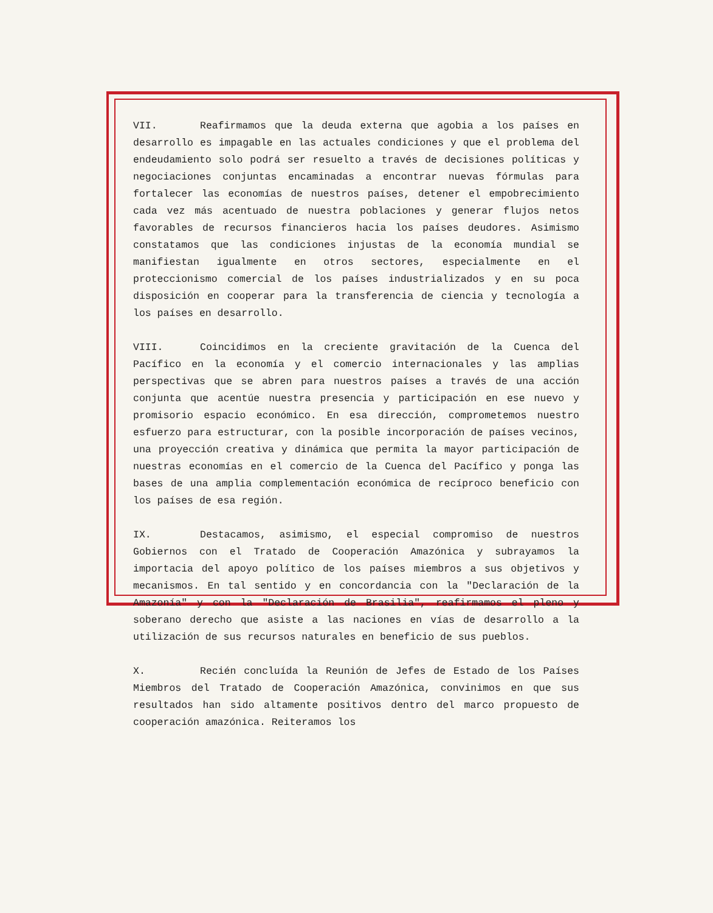VII. Reafirmamos que la deuda externa que agobia a los países en desarrollo es impagable en las actuales condiciones y que el problema del endeudamiento solo podrá ser resuelto a través de decisiones políticas y negociaciones conjuntas encaminadas a encontrar nuevas fórmulas para fortalecer las economías de nuestros países, detener el empobrecimiento cada vez más acentuado de nuestra poblaciones y generar flujos netos favorables de recursos financieros hacia los países deudores. Asimismo constatamos que las condiciones injustas de la economía mundial se manifiestan igualmente en otros sectores, especialmente en el proteccionismo comercial de los países industrializados y en su poca disposición en cooperar para la transferencia de ciencia y tecnología a los países en desarrollo.
VIII. Coincidimos en la creciente gravitación de la Cuenca del Pacífico en la economía y el comercio internacionales y las amplias perspectivas que se abren para nuestros países a través de una acción conjunta que acentúe nuestra presencia y participación en ese nuevo y promisorio espacio económico. En esa dirección, comprometemos nuestro esfuerzo para estructurar, con la posible incorporación de países vecinos, una proyección creativa y dinámica que permita la mayor participación de nuestras economías en el comercio de la Cuenca del Pacífico y ponga las bases de una amplia complementación económica de recíproco beneficio con los países de esa región.
IX. Destacamos, asimismo, el especial compromiso de nuestros Gobiernos con el Tratado de Cooperación Amazónica y subrayamos la importacia del apoyo político de los países miembros a sus objetivos y mecanismos. En tal sentido y en concordancia con la "Declaración de la Amazonía" y con la "Declaración de Brasilia", reafirmamos el pleno y soberano derecho que asiste a las naciones en vías de desarrollo a la utilización de sus recursos naturales en beneficio de sus pueblos.
X. Recién concluída la Reunión de Jefes de Estado de los Países Miembros del Tratado de Cooperación Amazónica, convinimos en que sus resultados han sido altamente positivos dentro del marco propuesto de cooperación amazónica. Reiteramos los